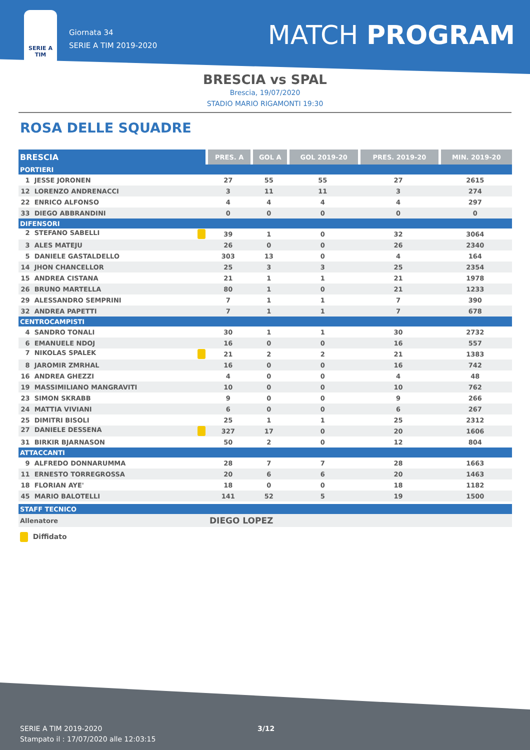SERIE A
TIM
Giornata 34
SERIE A TIM 2019-2020
MATCH PROGRAM
BRESCIA vs SPAL
Brescia, 19/07/2020
STADIO MARIO RIGAMONTI 19:30
ROSA DELLE SQUADRE
| BRESCIA | PRES. A | GOL A | GOL 2019-20 | PRES. 2019-20 | MIN. 2019-20 |
| --- | --- | --- | --- | --- | --- |
| PORTIERI | | | | | |
| 1 JESSE JORONEN | 27 | 55 | 55 | 27 | 2615 |
| 12 LORENZO ANDRENACCI | 3 | 11 | 11 | 3 | 274 |
| 22 ENRICO ALFONSO | 4 | 4 | 4 | 4 | 297 |
| 33 DIEGO ABBRANDINI | 0 | 0 | 0 | 0 | 0 |
| DIFENSORI | | | | | |
| 2 STEFANO SABELLI | 39 | 1 | 0 | 32 | 3064 |
| 3 ALES MATEJU | 26 | 0 | 0 | 26 | 2340 |
| 5 DANIELE GASTALDELLO | 303 | 13 | 0 | 4 | 164 |
| 14 JHON CHANCELLOR | 25 | 3 | 3 | 25 | 2354 |
| 15 ANDREA CISTANA | 21 | 1 | 1 | 21 | 1978 |
| 26 BRUNO MARTELLA | 80 | 1 | 0 | 21 | 1233 |
| 29 ALESSANDRO SEMPRINI | 7 | 1 | 1 | 7 | 390 |
| 32 ANDREA PAPETTI | 7 | 1 | 1 | 7 | 678 |
| CENTROCAMPISTI | | | | | |
| 4 SANDRO TONALI | 30 | 1 | 1 | 30 | 2732 |
| 6 EMANUELE NDOJ | 16 | 0 | 0 | 16 | 557 |
| 7 NIKOLAS SPALEK | 21 | 2 | 2 | 21 | 1383 |
| 8 JAROMIR ZMRHAL | 16 | 0 | 0 | 16 | 742 |
| 16 ANDREA GHEZZI | 4 | 0 | 0 | 4 | 48 |
| 19 MASSIMILIANO MANGRAVITI | 10 | 0 | 0 | 10 | 762 |
| 23 SIMON SKRABB | 9 | 0 | 0 | 9 | 266 |
| 24 MATTIA VIVIANI | 6 | 0 | 0 | 6 | 267 |
| 25 DIMITRI BISOLI | 25 | 1 | 1 | 25 | 2312 |
| 27 DANIELE DESSENA | 327 | 17 | 0 | 20 | 1606 |
| 31 BIRKIR BJARNASON | 50 | 2 | 0 | 12 | 804 |
| ATTACCANTI | | | | | |
| 9 ALFREDO DONNARUMMA | 28 | 7 | 7 | 28 | 1663 |
| 11 ERNESTO TORREGROSSA | 20 | 6 | 6 | 20 | 1463 |
| 18 FLORIAN AYE' | 18 | 0 | 0 | 18 | 1182 |
| 45 MARIO BALOTELLI | 141 | 52 | 5 | 19 | 1500 |
| STAFF TECNICO | | | | | |
| Allenatore | DIEGO LOPEZ | | | | |
Diffidato
SERIE A TIM 2019-2020
Stampato il : 17/07/2020 alle 12:03:15
3/12